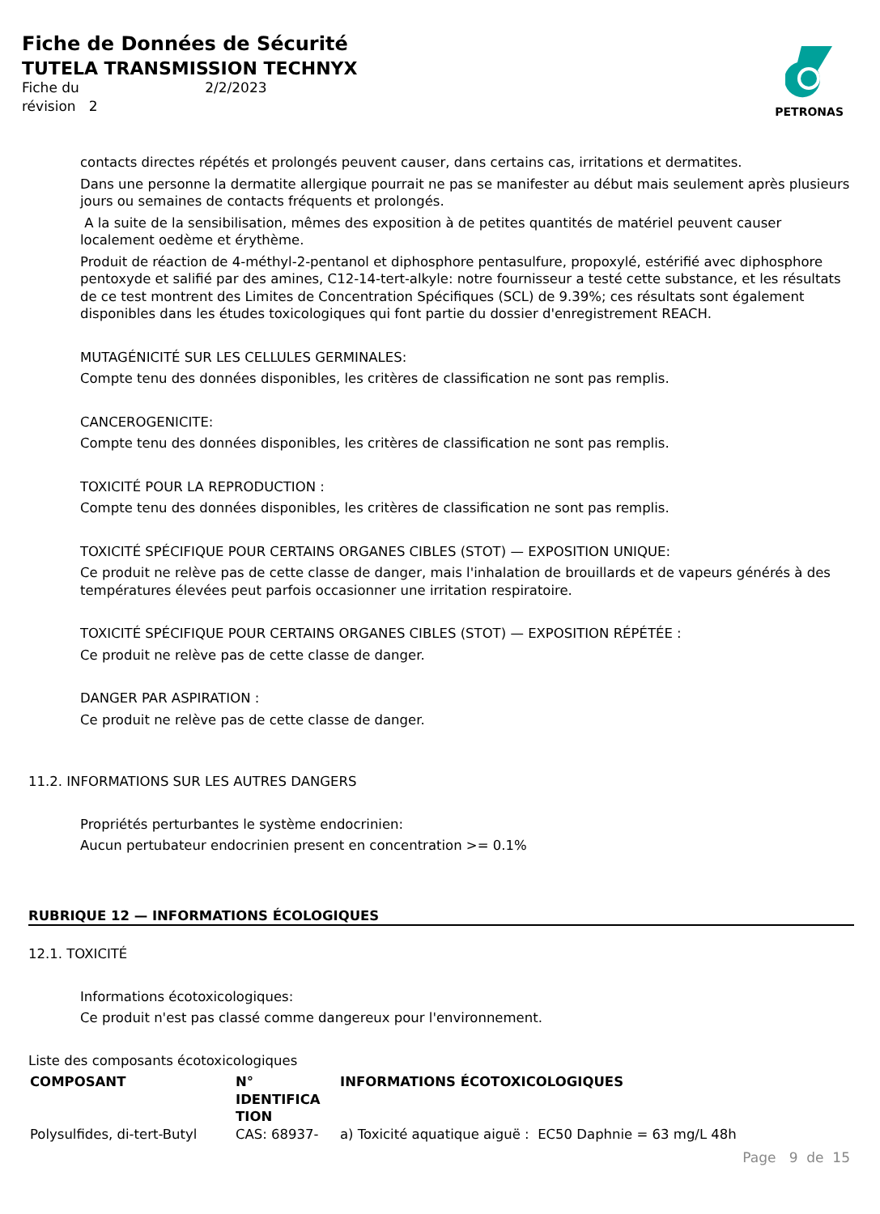Fiche de Données de Sécurité
TUTELA TRANSMISSION TECHNYX
Fiche du 2/2/2023
révision 2
PETRONAS
contacts directes répétés et prolongés peuvent causer, dans certains cas, irritations et dermatites.
Dans une personne la dermatite allergique pourrait ne pas se manifester au début mais seulement après plusieurs jours ou semaines de contacts fréquents et prolongés.
A la suite de la sensibilisation, mêmes des exposition à de petites quantités de matériel peuvent causer localement oedème et érythème.
Produit de réaction de 4-méthyl-2-pentanol et diphosphore pentasulfure, propoxylé, estérifié avec diphosphore pentoxyde et salifié par des amines, C12-14-tert-alkyle: notre fournisseur a testé cette substance, et les résultats de ce test montrent des Limites de Concentration Spécifiques (SCL) de 9.39%; ces résultats sont également disponibles dans les études toxicologiques qui font partie du dossier d'enregistrement REACH.
MUTAGÉNICITÉ SUR LES CELLULES GERMINALES:
Compte tenu des données disponibles, les critères de classification ne sont pas remplis.
CANCEROGENICITE:
Compte tenu des données disponibles, les critères de classification ne sont pas remplis.
TOXICITÉ POUR LA REPRODUCTION :
Compte tenu des données disponibles, les critères de classification ne sont pas remplis.
TOXICITÉ SPÉCIFIQUE POUR CERTAINS ORGANES CIBLES (STOT) — EXPOSITION UNIQUE:
Ce produit ne relève pas de cette classe de danger, mais l'inhalation de brouillards et de vapeurs générés à des températures élevées peut parfois occasionner une irritation respiratoire.
TOXICITÉ SPÉCIFIQUE POUR CERTAINS ORGANES CIBLES (STOT) — EXPOSITION RÉPÉTÉE :
Ce produit ne relève pas de cette classe de danger.
DANGER PAR ASPIRATION :
Ce produit ne relève pas de cette classe de danger.
11.2. INFORMATIONS SUR LES AUTRES DANGERS
Propriétés perturbantes le système endocrinien:
Aucun pertubateur endocrinien present en concentration >= 0.1%
RUBRIQUE 12 — INFORMATIONS ÉCOLOGIQUES
12.1. TOXICITÉ
Informations écotoxicologiques:
Ce produit n'est pas classé comme dangereux pour l'environnement.
Liste des composants écotoxicologiques
| COMPOSANT | N° IDENTIFICA TION | INFORMATIONS ÉCOTOXICOLOGIQUES |
| --- | --- | --- |
| Polysulfides, di-tert-Butyl | CAS: 68937- | a) Toxicité aquatique aiguë : EC50 Daphnie = 63 mg/L 48h |
Page 9 de 15